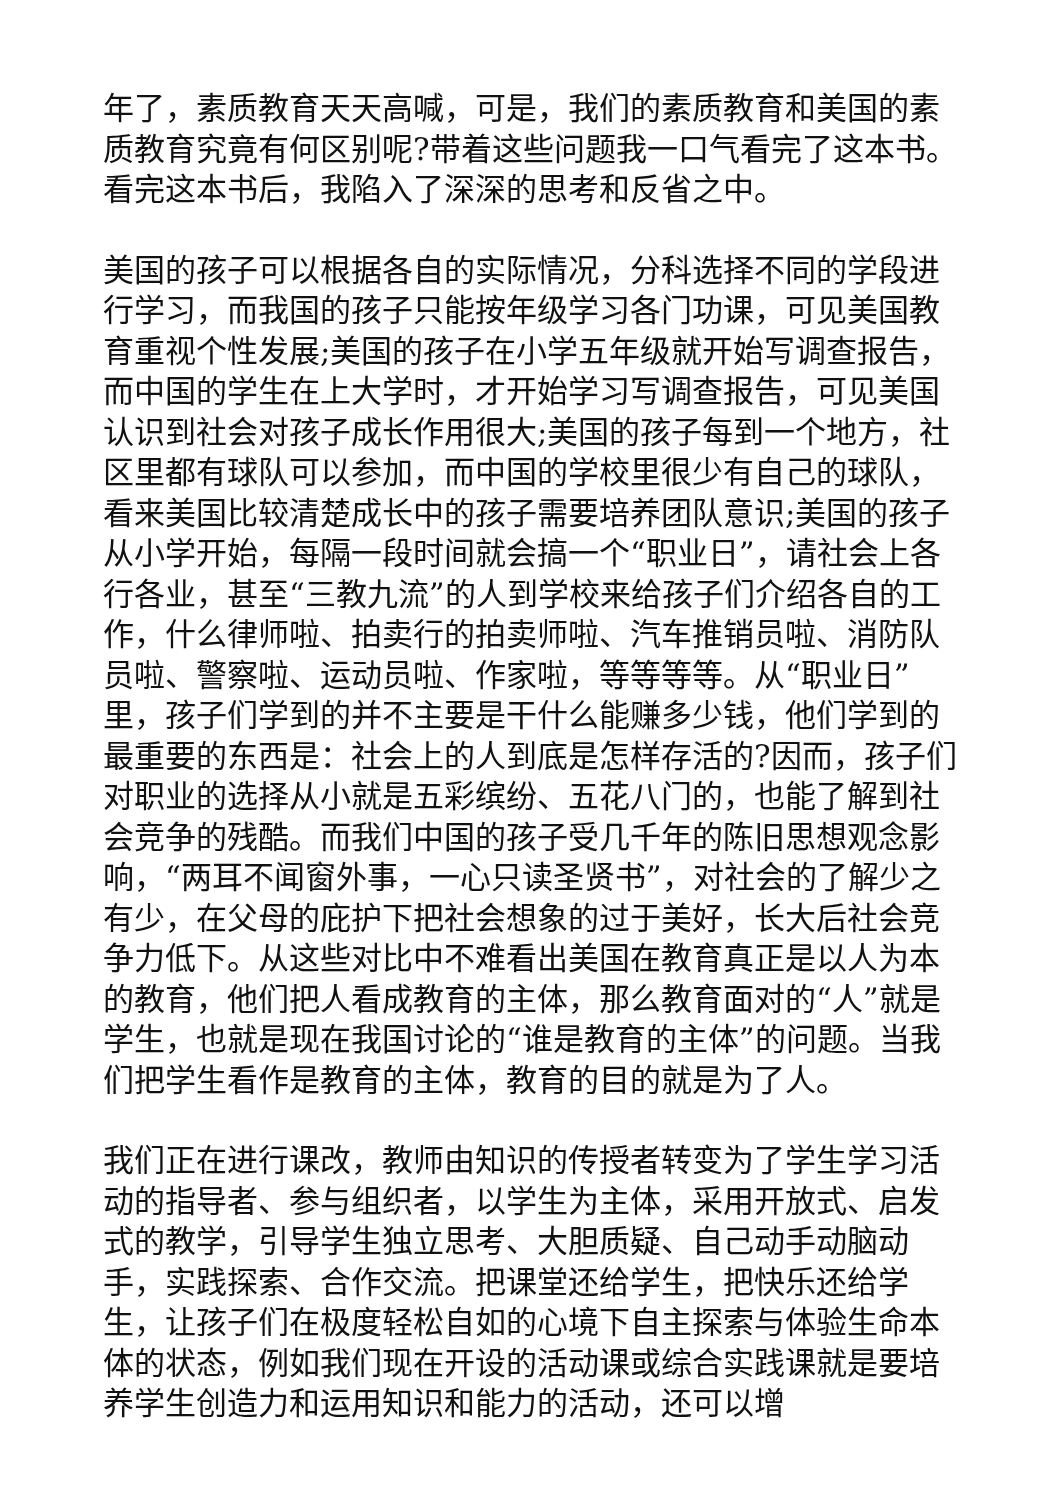年了，素质教育天天高喊，可是，我们的素质教育和美国的素质教育究竟有何区别呢?带着这些问题我一口气看完了这本书。看完这本书后，我陷入了深深的思考和反省之中。
美国的孩子可以根据各自的实际情况，分科选择不同的学段进行学习，而我国的孩子只能按年级学习各门功课，可见美国教育重视个性发展;美国的孩子在小学五年级就开始写调查报告，而中国的学生在上大学时，才开始学习写调查报告，可见美国认识到社会对孩子成长作用很大;美国的孩子每到一个地方，社区里都有球队可以参加，而中国的学校里很少有自己的球队，看来美国比较清楚成长中的孩子需要培养团队意识;美国的孩子从小学开始，每隔一段时间就会搞一个“职业日”，请社会上各行各业，甚至“三教九流”的人到学校来给孩子们介绍各自的工作，什么律师啦、拍卖行的拍卖师啦、汽车推销员啦、消防队员啦、警察啦、运动员啦、作家啦，等等等等。从“职业日”里，孩子们学到的并不主要是干什么能赚多少钱，他们学到的最重要的东西是：社会上的人到底是怎样存活的?因而，孩子们对职业的选择从小就是五彩缤纷、五花八门的，也能了解到社会竞争的残酷。而我们中国的孩子受几千年的陈旧思想观念影响，“两耳不闻窗外事，一心只读圣贤书”，对社会的了解少之有少，在父母的庇护下把社会想象的过于美好，长大后社会竞争力低下。从这些对比中不难看出美国在教育真正是以人为本的教育，他们把人看成教育的主体，那么教育面对的“人”就是学生，也就是现在我国讨论的“谁是教育的主体”的问题。当我们把学生看作是教育的主体，教育的目的就是为了人。
我们正在进行课改，教师由知识的传授者转变为了学生学习活动的指导者、参与组织者，以学生为主体，采用开放式、启发式的教学，引导学生独立思考、大胆质疑、自己动手动脑动手，实践探索、合作交流。把课堂还给学生，把快乐还给学生，让孩子们在极度轻松自如的心境下自主探索与体验生命本体的状态，例如我们现在开设的活动课或综合实践课就是要培养学生创造力和运用知识和能力的活动，还可以增